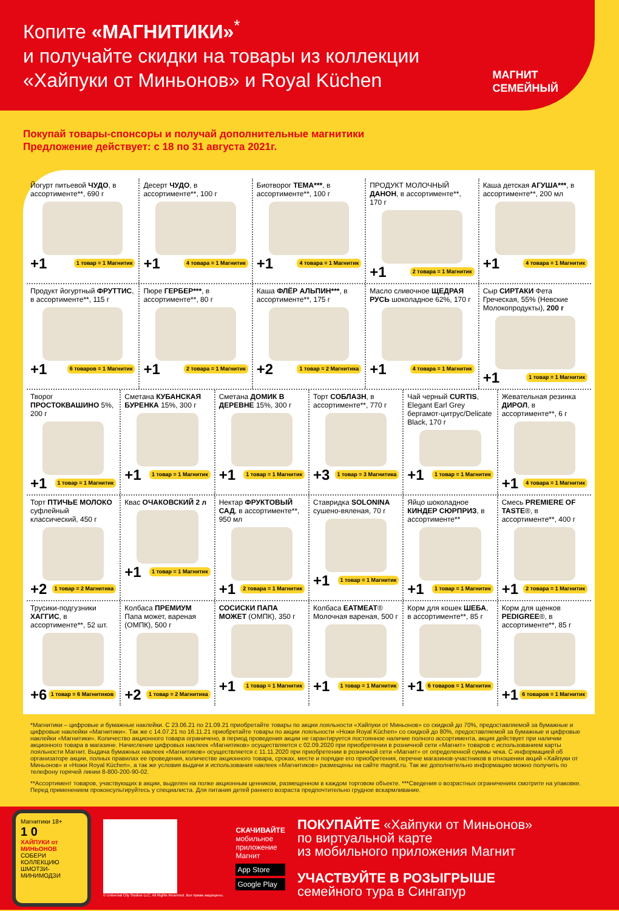МАГНИТ
СЕМЕЙНЫЙ
Копите «МАГНИТИКИ»<sup>*</sup>
и получайте скидки на товары из коллекции
«Хайпуки от Миньонов» и Royal Küchen
Покупай товары-спонсоры и получай дополнительные магнитики
Предложение действует: с 18 по 31 августа 2021г.
Йогурт питьевой ЧУДО, в ассортименте**, 690 г
+1 1 товар = 1 Магнитик
Десерт ЧУДО, в ассортименте**, 100 г
+1 4 товара = 1 Магнитик
Биотворог ТЕМА***, в ассортименте**, 100 г
+1 4 товара = 1 Магнитик
ПРОДУКТ МОЛОЧНЫЙ ДАНОН, в ассортименте**, 170 г
+1 2 товара = 1 Магнитик
Каша детская АГУША***, в ассортименте**, 200 мл
+1 4 товара = 1 Магнитик
Продукт йогуртный ФРУТТИС, в ассортименте**, 115 г
+1 6 товаров = 1 Магнитик
Пюре ГЕРБЕР***, в ассортименте**, 80 г
+1 2 товара = 1 Магнитик
Каша ФЛЁР АЛЬПИН***, в ассортименте**, 175 г
+2 1 товар = 2 Магнитика
Масло сливочное ЩЕДРАЯ РУСЬ шоколадное 62%, 170 г
+1 4 товара = 1 Магнитик
Сыр СИРТАКИ Фета Греческая, 55% (Невские Молокопродукты), 200 г
+1 1 товар = 1 Магнитик
Творог ПРОСТОКВАШИНО 5%, 200 г
+1 1 товар = 1 Магнитик
Сметана КУБАНСКАЯ БУРЕНКА 15%, 300 г
+1 1 товар = 1 Магнитик
Сметана ДОМИК В ДЕРЕВНЕ 15%, 300 г
+1 1 товар = 1 Магнитик
Торт СОБЛАЗН, в ассортименте**, 770 г
+3 1 товар = 3 Магнитика
Чай черный CURTIS, Elegant Earl Grey бергамот-цитрус/Delicate Black, 170 г
+1 1 товар = 1 Магнитик
Жевательная резинка ДИРОЛ, в ассортименте**, 6 г
+1 4 товара = 1 Магнитик
Торт ПТИЧЬЕ МОЛОКО суфлейный классический, 450 г
+2 1 товар = 2 Магнитика
Квас ОЧАКОВСКИЙ 2 л
+1 1 товар = 1 Магнитик
Нектар ФРУКТОВЫЙ САД, в ассортименте**, 950 мл
+1 2 товара = 1 Магнитик
Ставридка SOLONINA сушено-вяленая, 70 г
+1 1 товар = 1 Магнитик
Яйцо шоколадное КИНДЕР СЮРПРИЗ, в ассортименте**
+1 1 товар = 1 Магнитик
Смесь PREMIERE OF TASTE®, в ассортименте**, 400 г
+1 2 товара = 1 Магнитик
Трусики-подгузники ХАГГИС, в ассортименте**, 52 шт.
+6 1 товар = 6 Магнитиков
Колбаса ПРЕМИУМ Папа может, вареная (ОМПК), 500 г
+2 1 товар = 2 Магнитика
СОСИСКИ ПАПА МОЖЕТ (ОМПК), 350 г
+1 1 товар = 1 Магнитик
Колбаса EATMEAT® Молочная вареная, 500 г
+1 1 товар = 1 Магнитик
Корм для кошек ШЕБА, в ассортименте**, 85 г
+1 6 товаров = 1 Магнитик
Корм для щенков PEDIGREE®, в ассортименте**, 85 г
+1 6 товаров = 1 Магнитик
*Магнитики – цифровые и бумажные наклейки. С 23.06.21 по 21.09.21 приобретайте товары по акции лояльности «Хайпуки от Миньонов» со скидкой до 70%, предоставляемой за бумажные и цифровые наклейки «Магнитики». Так же с 14.07.21 по 16.11.21 приобретайте товары по акции лояльности «Ножи Royal Küchen» со скидкой до 80%, предоставляемой за бумажные и цифровые наклейки «Магнитики». Количество акционного товара ограничено, в период проведения акции не гарантируется постоянное наличие полного ассортимента, акция действует при наличии акционного товара в магазине. Начисление цифровых наклеек «Магнитиков» осуществляется с 02.09.2020 при приобретении в розничной сети «Магнит» товаров с использованием карты лояльности Магнит. Выдача бумажных наклеек «Магнитиков» осуществляется с 11.11.2020 при приобретении в розничной сети «Магнит» от определенной суммы чека. С информацией об организаторе акции, полных правилах ее проведения, количестве акционного товара, сроках, месте и порядке его приобретения, перечне магазинов-участников в отношении акций «Хайпуки от Миньонов» и «Ножи Royal Küchen», а так же условия выдачи и использования наклеек «Магнитиков» размещены на сайте magnit.ru. Так же дополнительно информацию можно получить по телефону горячей линии 8-800-200-90-02.
**Ассортимент товаров, участвующих в акции, выделен на полке акционным ценником, размещенном в каждом торговом объекте. ***Сведения о возрастных ограничениях смотрите на упаковке. Перед применением проконсультируйтесь у специалиста. Для питания детей раннего возраста предпочтительно грудное вскармливание.
Магнитики 18+
1 0
ХАЙПУКИ от МИНЬОНОВ
СОБЕРИ КОЛЛЕКЦИЮ ШМОТЗИ-МИНИМОДЗИ
© Universal City Studios LLC. All Rights Reserved. Все права защищены.
СКАЧИВАЙТЕ
мобильное
приложение
Магнит
App Store
Google Play
ПОКУПАЙТЕ «Хайпуки от Миньонов»
по виртуальной карте
из мобильного приложения Магнит
УЧАСТВУЙТЕ В РОЗЫГРЫШЕ
семейного тура в Сингапур